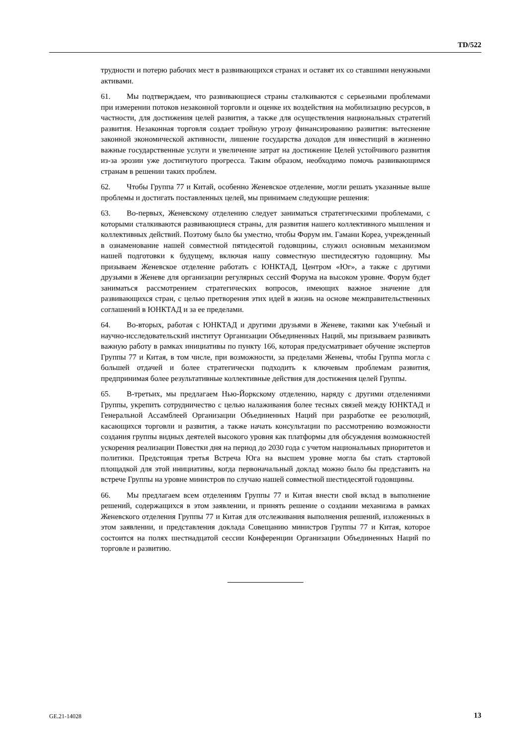TD/522
трудности и потерю рабочих мест в развивающихся странах и оставят их со ставшими ненужными активами.
61. Мы подтверждаем, что развивающиеся страны сталкиваются с серьезными проблемами при измерении потоков незаконной торговли и оценке их воздействия на мобилизацию ресурсов, в частности, для достижения целей развития, а также для осуществления национальных стратегий развития. Незаконная торговля создает тройную угрозу финансированию развития: вытеснение законной экономической активности, лишение государства доходов для инвестиций в жизненно важные государственные услуги и увеличение затрат на достижение Целей устойчивого развития из-за эрозии уже достигнутого прогресса. Таким образом, необходимо помочь развивающимся странам в решении таких проблем.
62. Чтобы Группа 77 и Китай, особенно Женевское отделение, могли решать указанные выше проблемы и достигать поставленных целей, мы принимаем следующие решения:
63. Во-первых, Женевскому отделению следует заниматься стратегическими проблемами, с которыми сталкиваются развивающиеся страны, для развития нашего коллективного мышления и коллективных действий. Поэтому было бы уместно, чтобы Форум им. Гамани Кореа, учрежденный в ознаменование нашей совместной пятидесятой годовщины, служил основным механизмом нашей подготовки к будущему, включая нашу совместную шестидесятую годовщину. Мы призываем Женевское отделение работать с ЮНКТАД, Центром «Юг», а также с другими друзьями в Женеве для организации регулярных сессий Форума на высоком уровне. Форум будет заниматься рассмотрением стратегических вопросов, имеющих важное значение для развивающихся стран, с целью претворения этих идей в жизнь на основе межправительственных соглашений в ЮНКТАД и за ее пределами.
64. Во-вторых, работая с ЮНКТАД и другими друзьями в Женеве, такими как Учебный и научно-исследовательский институт Организации Объединенных Наций, мы призываем развивать важную работу в рамках инициативы по пункту 166, которая предусматривает обучение экспертов Группы 77 и Китая, в том числе, при возможности, за пределами Женевы, чтобы Группа могла с большей отдачей и более стратегически подходить к ключевым проблемам развития, предпринимая более результативные коллективные действия для достижения целей Группы.
65. В-третьих, мы предлагаем Нью-Йоркскому отделению, наряду с другими отделениями Группы, укрепить сотрудничество с целью налаживания более тесных связей между ЮНКТАД и Генеральной Ассамблеей Организации Объединенных Наций при разработке ее резолюций, касающихся торговли и развития, а также начать консультации по рассмотрению возможности создания группы видных деятелей высокого уровня как платформы для обсуждения возможностей ускорения реализации Повестки дня на период до 2030 года с учетом национальных приоритетов и политики. Предстоящая третья Встреча Юга на высшем уровне могла бы стать стартовой площадкой для этой инициативы, когда первоначальный доклад можно было бы представить на встрече Группы на уровне министров по случаю нашей совместной шестидесятой годовщины.
66. Мы предлагаем всем отделениям Группы 77 и Китая внести свой вклад в выполнение решений, содержащихся в этом заявлении, и принять решение о создании механизма в рамках Женевского отделения Группы 77 и Китая для отслеживания выполнения решений, изложенных в этом заявлении, и представления доклада Совещанию министров Группы 77 и Китая, которое состоится на полях шестнадцатой сессии Конференции Организации Объединенных Наций по торговле и развитию.
GE.21-14028 13